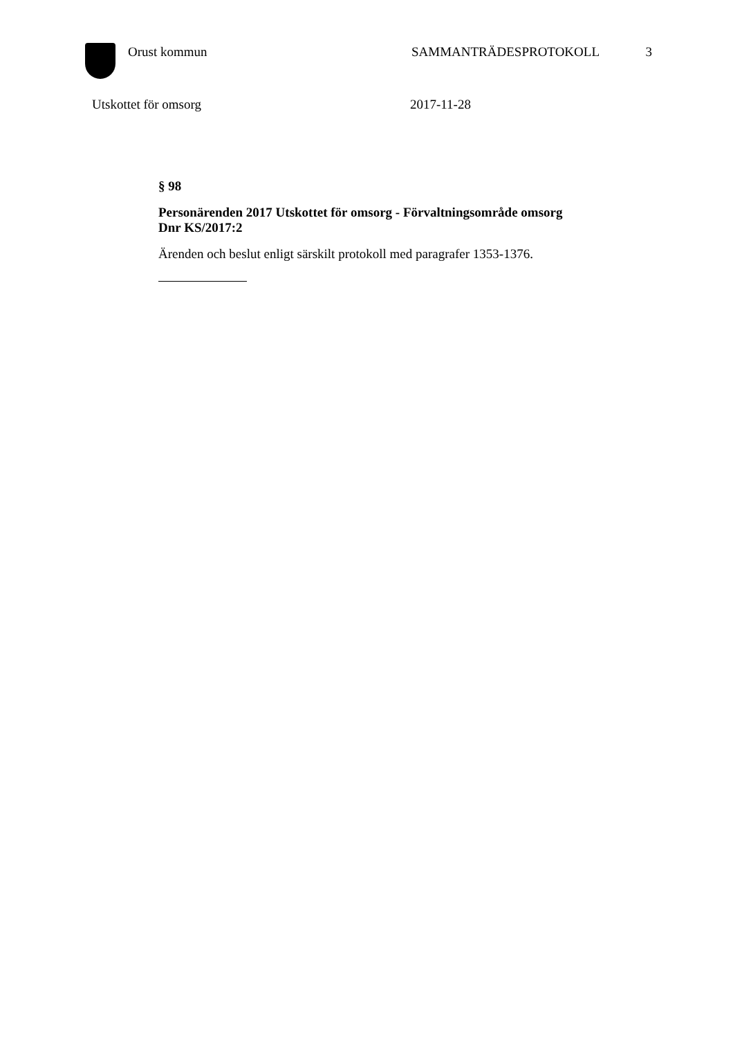Orust kommun SAMMANTRÄDESPROTOKOLL 3
Utskottet för omsorg 2017-11-28
§ 98
Personärenden 2017 Utskottet för omsorg - Förvaltningsområde omsorg
Dnr KS/2017:2
Ärenden och beslut enligt särskilt protokoll med paragrafer 1353-1376.